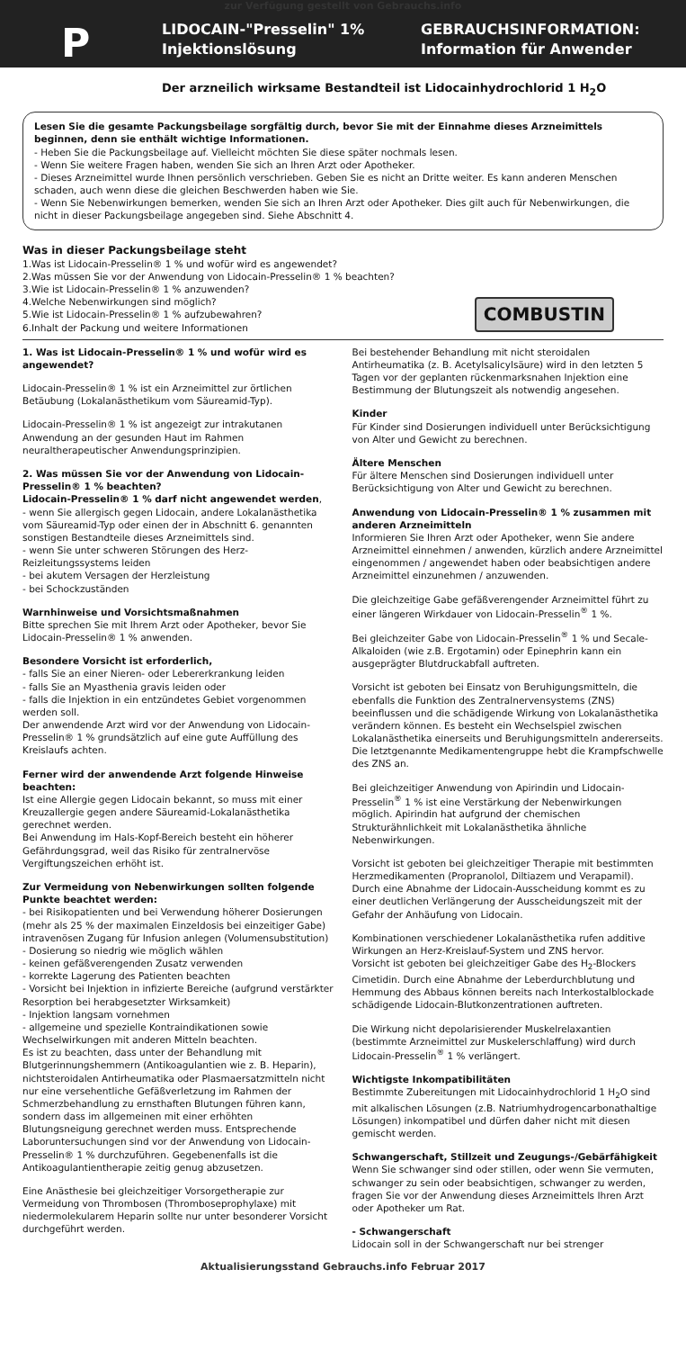zur Verfügung gestellt von Gebrauchs.info
P
LIDOCAIN-"Presselin" 1%
Injektionslösung
GEBRAUCHSINFORMATION:
Information für Anwender
Der arzneilich wirksame Bestandteil ist Lidocainhydrochlorid 1 H<sub>2</sub>O
Lesen Sie die gesamte Packungsbeilage sorgfältig durch, bevor Sie mit der Einnahme dieses Arzneimittels beginnen, denn sie enthält wichtige Informationen.
- Heben Sie die Packungsbeilage auf. Vielleicht möchten Sie diese später nochmals lesen.
- Wenn Sie weitere Fragen haben, wenden Sie sich an Ihren Arzt oder Apotheker.
- Dieses Arzneimittel wurde Ihnen persönlich verschrieben. Geben Sie es nicht an Dritte weiter. Es kann anderen Menschen schaden, auch wenn diese die gleichen Beschwerden haben wie Sie.
- Wenn Sie Nebenwirkungen bemerken, wenden Sie sich an Ihren Arzt oder Apotheker. Dies gilt auch für Nebenwirkungen, die nicht in dieser Packungsbeilage angegeben sind. Siehe Abschnitt 4.
Was in dieser Packungsbeilage steht
1.Was ist Lidocain-Presselin® 1 % und wofür wird es angewendet?
2.Was müssen Sie vor der Anwendung von Lidocain-Presselin® 1 % beachten?
3.Wie ist Lidocain-Presselin® 1 % anzuwenden?
4.Welche Nebenwirkungen sind möglich?
5.Wie ist Lidocain-Presselin® 1 % aufzubewahren?
6.Inhalt der Packung und weitere Informationen
COMBUSTIN
1. Was ist Lidocain-Presselin® 1 % und wofür wird es angewendet?
Lidocain-Presselin® 1 % ist ein Arzneimittel zur örtlichen Betäubung (Lokalanästhetikum vom Säureamid-Typ).
Lidocain-Presselin® 1 % ist angezeigt zur intrakutanen Anwendung an der gesunden Haut im Rahmen neuraltherapeutischer Anwendungsprinzipien.
2. Was müssen Sie vor der Anwendung von Lidocain-Presselin® 1 % beachten?
Lidocain-Presselin® 1 % darf nicht angewendet werden,
- wenn Sie allergisch gegen Lidocain, andere Lokalanästhetika vom Säureamid-Typ oder einen der in Abschnitt 6. genannten sonstigen Bestandteile dieses Arzneimittels sind.
- wenn Sie unter schweren Störungen des Herz-Reizleitungssystems leiden
- bei akutem Versagen der Herzleistung
- bei Schockzuständen
Warnhinweise und Vorsichtsmaßnahmen
Bitte sprechen Sie mit Ihrem Arzt oder Apotheker, bevor Sie Lidocain-Presselin® 1 % anwenden.
Besondere Vorsicht ist erforderlich,
- falls Sie an einer Nieren- oder Lebererkrankung leiden
- falls Sie an Myasthenia gravis leiden oder
- falls die Injektion in ein entzündetes Gebiet vorgenommen werden soll.
Der anwendende Arzt wird vor der Anwendung von Lidocain-Presselin® 1 % grundsätzlich auf eine gute Auffüllung des Kreislaufs achten.
Ferner wird der anwendende Arzt folgende Hinweise beachten:
Ist eine Allergie gegen Lidocain bekannt, so muss mit einer Kreuzallergie gegen andere Säureamid-Lokalanästhetika gerechnet werden.
Bei Anwendung im Hals-Kopf-Bereich besteht ein höherer Gefährdungsgrad, weil das Risiko für zentralnervöse Vergiftungszeichen erhöht ist.
Zur Vermeidung von Nebenwirkungen sollten folgende Punkte beachtet werden:
- bei Risikopatienten und bei Verwendung höherer Dosierungen (mehr als 25 % der maximalen Einzeldosis bei einzeitiger Gabe) intravenösen Zugang für Infusion anlegen (Volumensubstitution)
- Dosierung so niedrig wie möglich wählen
- keinen gefäßverengenden Zusatz verwenden
- korrekte Lagerung des Patienten beachten
- Vorsicht bei Injektion in infizierte Bereiche (aufgrund verstärkter Resorption bei herabgesetzter Wirksamkeit)
- Injektion langsam vornehmen
- allgemeine und spezielle Kontraindikationen sowie Wechselwirkungen mit anderen Mitteln beachten.
Es ist zu beachten, dass unter der Behandlung mit Blutgerinnungshemmern (Antikoagulantien wie z. B. Heparin), nichtsteroidalen Antirheumatika oder Plasmaersatzmitteln nicht nur eine versehentliche Gefäßverletzung im Rahmen der Schmerzbehandlung zu ernsthaften Blutungen führen kann, sondern dass im allgemeinen mit einer erhöhten Blutungsneigung gerechnet werden muss. Entsprechende Laboruntersuchungen sind vor der Anwendung von Lidocain-Presselin® 1 % durchzuführen. Gegebenenfalls ist die Antikoagulantientherapie zeitig genug abzusetzen.
Eine Anästhesie bei gleichzeitiger Vorsorgetherapie zur Vermeidung von Thrombosen (Thromboseprophylaxe) mit niedermolekularem Heparin sollte nur unter besonderer Vorsicht durchgeführt werden.
Bei bestehender Behandlung mit nicht steroidalen Antirheumatika (z. B. Acetylsalicylsäure) wird in den letzten 5 Tagen vor der geplanten rückenmarksnahen Injektion eine Bestimmung der Blutungszeit als notwendig angesehen.
Kinder
Für Kinder sind Dosierungen individuell unter Berücksichtigung von Alter und Gewicht zu berechnen.
Ältere Menschen
Für ältere Menschen sind Dosierungen individuell unter Berücksichtigung von Alter und Gewicht zu berechnen.
Anwendung von Lidocain-Presselin® 1 % zusammen mit anderen Arzneimitteln
Informieren Sie Ihren Arzt oder Apotheker, wenn Sie andere Arzneimittel einnehmen / anwenden, kürzlich andere Arzneimittel eingenommen / angewendet haben oder beabsichtigen andere Arzneimittel einzunehmen / anzuwenden.
Die gleichzeitige Gabe gefäßverengender Arzneimittel führt zu einer längeren Wirkdauer von Lidocain-Presselin<sup>®</sup> 1 %.
Bei gleichzeiter Gabe von Lidocain-Presselin<sup>®</sup> 1 % und Secale-Alkaloiden (wie z.B. Ergotamin) oder Epinephrin kann ein ausgeprägter Blutdruckabfall auftreten.
Vorsicht ist geboten bei Einsatz von Beruhigungsmitteln, die ebenfalls die Funktion des Zentralnervensystems (ZNS) beeinflussen und die schädigende Wirkung von Lokalanästhetika verändern können. Es besteht ein Wechselspiel zwischen Lokalanästhetika einerseits und Beruhigungsmitteln andererseits. Die letztgenannte Medikamentengruppe hebt die Krampfschwelle des ZNS an.
Bei gleichzeitiger Anwendung von Apirindin und Lidocain-Presselin<sup>®</sup> 1 % ist eine Verstärkung der Nebenwirkungen möglich. Apirindin hat aufgrund der chemischen Strukturähnlichkeit mit Lokalanästhetika ähnliche Nebenwirkungen.
Vorsicht ist geboten bei gleichzeitiger Therapie mit bestimmten Herzmedikamenten (Propranolol, Diltiazem und Verapamil). Durch eine Abnahme der Lidocain-Ausscheidung kommt es zu einer deutlichen Verlängerung der Ausscheidungszeit mit der Gefahr der Anhäufung von Lidocain.
Kombinationen verschiedener Lokalanästhetika rufen additive Wirkungen an Herz-Kreislauf-System und ZNS hervor.
Vorsicht ist geboten bei gleichzeitiger Gabe des H<sub>2</sub>-Blockers Cimetidin. Durch eine Abnahme der Leberdurchblutung und Hemmung des Abbaus können bereits nach Interkostalblockade schädigende Lidocain-Blutkonzentrationen auftreten.
Die Wirkung nicht depolarisierender Muskelrelaxantien (bestimmte Arzneimittel zur Muskelerschlaffung) wird durch Lidocain-Presselin<sup>®</sup> 1 % verlängert.
Wichtigste Inkompatibilitäten
Bestimmte Zubereitungen mit Lidocainhydrochlorid 1 H<sub>2</sub>O sind mit alkalischen Lösungen (z.B. Natriumhydrogencarbonathaltige Lösungen) inkompatibel und dürfen daher nicht mit diesen gemischt werden.
Schwangerschaft, Stillzeit und Zeugungs-/Gebärfähigkeit
Wenn Sie schwanger sind oder stillen, oder wenn Sie vermuten, schwanger zu sein oder beabsichtigen, schwanger zu werden, fragen Sie vor der Anwendung dieses Arzneimittels Ihren Arzt oder Apotheker um Rat.
- Schwangerschaft
Lidocain soll in der Schwangerschaft nur bei strenger
Aktualisierungsstand Gebrauchs.info Februar 2017